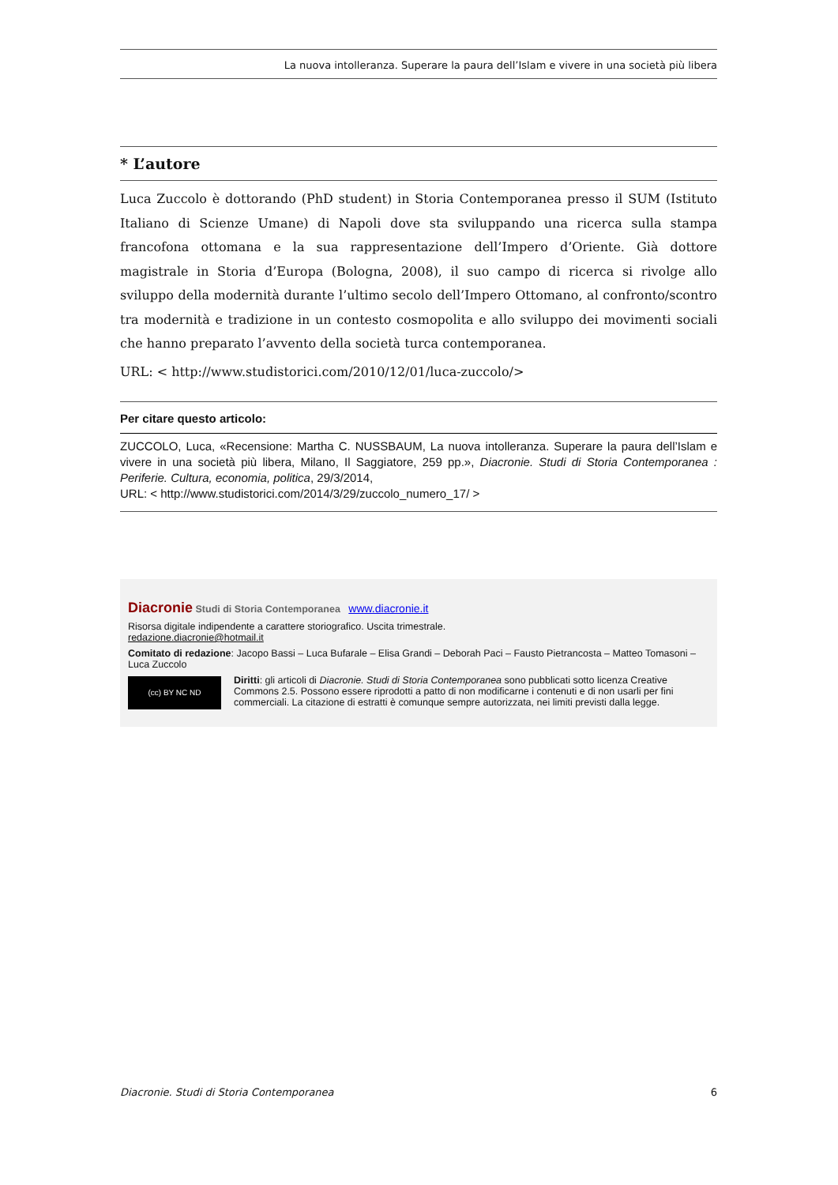La nuova intolleranza. Superare la paura dell’Islam e vivere in una società più libera
* L’autore
Luca Zuccolo è dottorando (PhD student) in Storia Contemporanea presso il SUM (Istituto Italiano di Scienze Umane) di Napoli dove sta sviluppando una ricerca sulla stampa francofona ottomana e la sua rappresentazione dell’Impero d’Oriente. Già dottore magistrale in Storia d’Europa (Bologna, 2008), il suo campo di ricerca si rivolge allo sviluppo della modernità durante l’ultimo secolo dell’Impero Ottomano, al confronto/scontro tra modernità e tradizione in un contesto cosmopolita e allo sviluppo dei movimenti sociali che hanno preparato l’avvento della società turca contemporanea.
URL: < http://www.studistorici.com/2010/12/01/luca-zuccolo/>
Per citare questo articolo:
ZUCCOLO, Luca, «Recensione: Martha C. NUSSBAUM, La nuova intolleranza. Superare la paura dell’Islam e vivere in una società più libera, Milano, Il Saggiatore, 259 pp.», Diacronie. Studi di Storia Contemporanea : Periferie. Cultura, economia, politica, 29/3/2014,
URL: < http://www.studistorici.com/2014/3/29/zuccolo_numero_17/ >
Diacronie Studi di Storia Contemporanea www.diacronie.it
Risorsa digitale indipendente a carattere storiografico. Uscita trimestrale.
redazione.diacronie@hotmail.it
Comitato di redazione: Jacopo Bassi – Luca Bufarale – Elisa Grandi – Deborah Paci – Fausto Pietrancosta – Matteo Tomasoni – Luca Zuccolo
(cc) BY NC ND
Diritti: gli articoli di Diacronie. Studi di Storia Contemporanea sono pubblicati sotto licenza Creative Commons 2.5. Possono essere riprodotti a patto di non modificarne i contenuti e di non usarli per fini commerciali. La citazione di estratti è comunque sempre autorizzata, nei limiti previsti dalla legge.
Diacronie. Studi di Storia Contemporanea 6